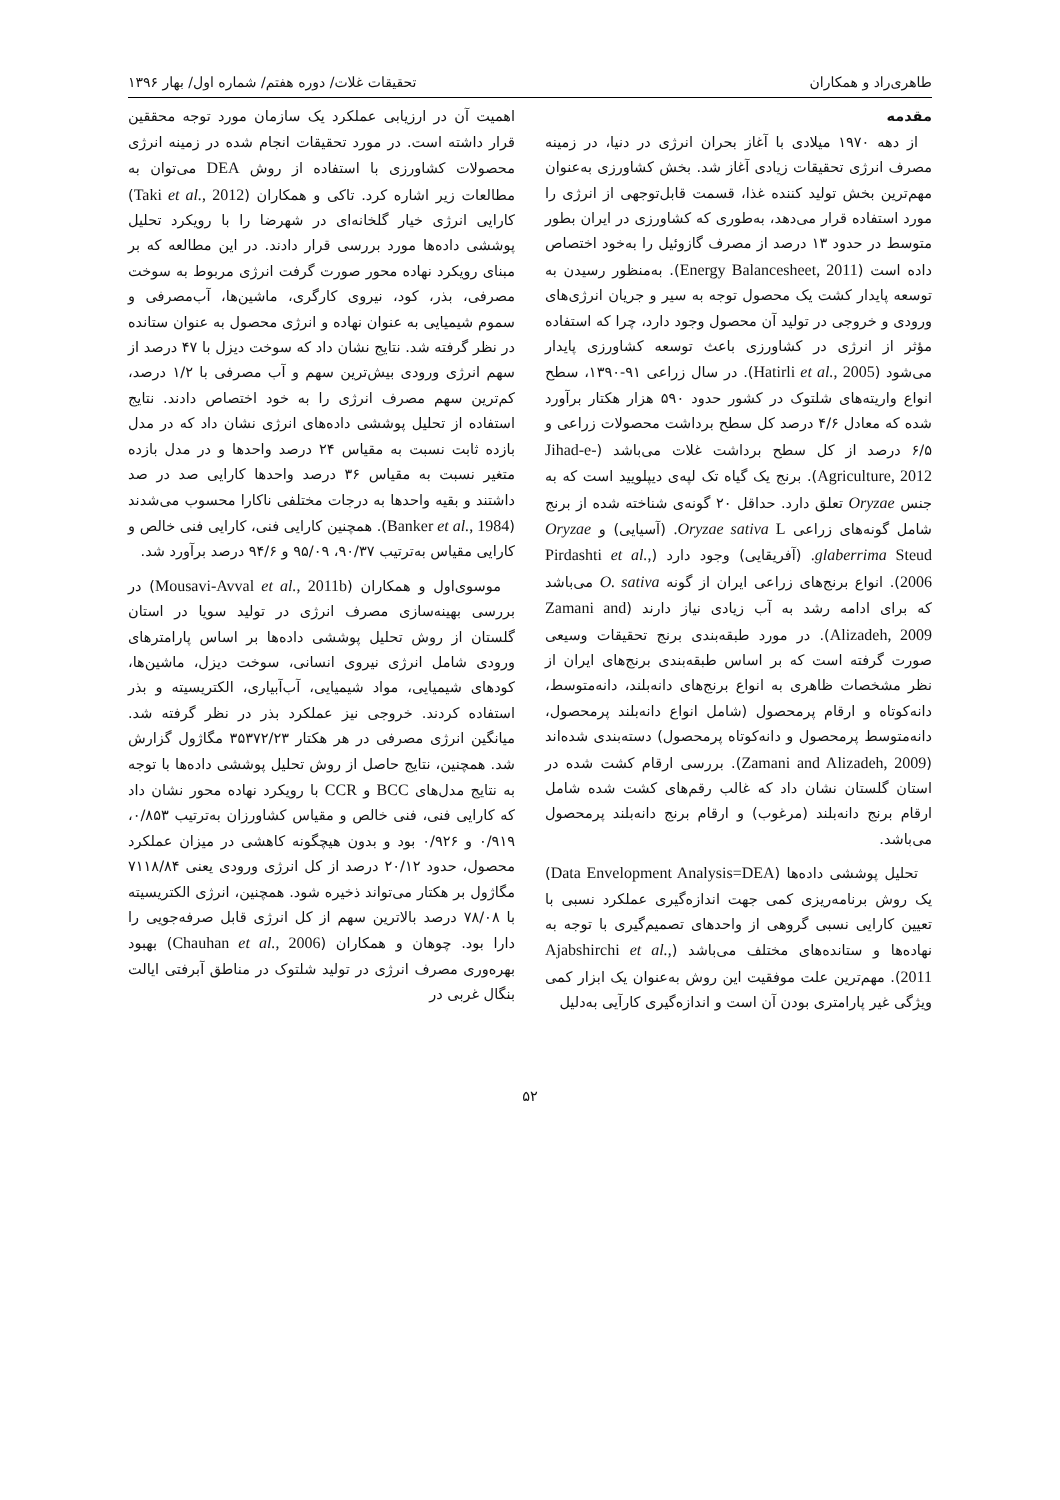طاهری‌راد و همکاران تحقیقات غلات/ دوره هفتم/ شماره اول/ بهار ۱۳۹۶
مقدمه
از دهه ۱۹۷۰ میلادی با آغاز بحران انرژی در دنیا، در زمینه مصرف انرژی تحقیقات زیادی آغاز شد. بخش کشاورزی به‌عنوان مهم‌ترین بخش تولید کننده غذا، قسمت قابل‌توجهی از انرژی را مورد استفاده قرار می‌دهد، به‌طوری که کشاورزی در ایران بطور متوسط در حدود ۱۳ درصد از مصرف گازوئیل را به‌خود اختصاص داده است (Energy Balancesheet, 2011). به‌منظور رسیدن به توسعه پایدار کشت یک محصول توجه به سیر و جریان انرژی‌های ورودی و خروجی در تولید آن محصول وجود دارد، چرا که استفاده مؤثر از انرژی در کشاورزی باعث توسعه کشاورزی پایدار می‌شود (Hatirli et al., 2005). در سال زراعی ۹۱-۱۳۹۰، سطح انواع واریته‌های شلتوک در کشور حدود ۵۹۰ هزار هکتار برآورد شده که معادل ۴/۶ درصد کل سطح برداشت محصولات زراعی و ۶/۵ درصد از کل سطح برداشت غلات می‌باشد (Jihad-e-Agriculture, 2012). برنج یک گیاه تک لپه‌ی دیپلویید است که به جنس Oryzae تعلق دارد. حداقل ۲۰ گونه‌ی شناخته شده از برنج شامل گونه‌های زراعی Oryzae sativa L. (آسیایی) و Oryzae glaberrima Steud. (آفریقایی) وجود دارد (Pirdashti et al., 2006). انواع برنج‌های زراعی ایران از گونه O. sativa می‌باشد که برای ادامه رشد به آب زیادی نیاز دارند (Zamani and Alizadeh, 2009). در مورد طبقه‌بندی برنج تحقیقات وسیعی صورت گرفته است که بر اساس طبقه‌بندی برنج‌های ایران از نظر مشخصات ظاهری به انواع برنج‌های دانه‌بلند، دانه‌متوسط، دانه‌کوتاه و ارقام پرمحصول (شامل انواع دانه‌بلند پرمحصول، دانه‌متوسط پرمحصول و دانه‌کوتاه پرمحصول) دسته‌بندی شده‌اند (Zamani and Alizadeh, 2009). بررسی ارقام کشت شده در استان گلستان نشان داد که غالب رقم‌های کشت شده شامل ارقام برنج دانه‌بلند (مرغوب) و ارقام برنج دانه‌بلند پرمحصول می‌باشد.
تحلیل پوششی داده‌ها (Data Envelopment Analysis=DEA) یک روش برنامه‌ریزی کمی جهت اندازه‌گیری عملکرد نسبی با تعیین کارایی نسبی گروهی از واحدهای تصمیم‌گیری با توجه به نهاده‌ها و ستانده‌های مختلف می‌باشد (Ajabshirchi et al., 2011). مهم‌ترین علت موفقیت این روش به‌عنوان یک ابزار کمی ویژگی غیر پارامتری بودن آن است و اندازه‌گیری کارآیی به‌دلیل
اهمیت آن در ارزیابی عملکرد یک سازمان مورد توجه محققین قرار داشته است. در مورد تحقیقات انجام شده در زمینه انرژی محصولات کشاورزی با استفاده از روش DEA می‌توان به مطالعات زیر اشاره کرد. تاکی و همکاران (Taki et al., 2012) کارایی انرژی خیار گلخانه‌ای در شهرضا را با رویکرد تحلیل پوششی داده‌ها مورد بررسی قرار دادند. در این مطالعه که بر مبنای رویکرد نهاده محور صورت گرفت انرژی مربوط به سوخت مصرفی، بذر، کود، نیروی کارگری، ماشین‌ها، آب‌مصرفی و سموم شیمیایی به عنوان نهاده و انرژی محصول به عنوان ستانده در نظر گرفته شد. نتایج نشان داد که سوخت دیزل با ۴۷ درصد از سهم انرژی ورودی بیش‌ترین سهم و آب مصرفی با ۱/۲ درصد، کم‌ترین سهم مصرف انرژی را به خود اختصاص دادند. نتایج استفاده از تحلیل پوششی داده‌های انرژی نشان داد که در مدل بازده ثابت نسبت به مقیاس ۲۴ درصد واحدها و در مدل بازده متغیر نسبت به مقیاس ۳۶ درصد واحدها کارایی صد در صد داشتند و بقیه واحدها به درجات مختلفی ناکارا محسوب می‌شدند (Banker et al., 1984). همچنین کارایی فنی، کارایی فنی خالص و کارایی مقیاس به‌ترتیب ۹۰/۳۷، ۹۵/۰۹ و ۹۴/۶ درصد برآورد شد.
موسوی‌اول و همکاران (Mousavi-Avval et al., 2011b) در بررسی بهینه‌سازی مصرف انرژی در تولید سویا در استان گلستان از روش تحلیل پوششی داده‌ها بر اساس پارامترهای ورودی شامل انرژی نیروی انسانی، سوخت دیزل، ماشین‌ها، کودهای شیمیایی، مواد شیمیایی، آب‌آبیاری، الکتریسیته و بذر استفاده کردند. خروجی نیز عملکرد بذر در نظر گرفته شد. میانگین انرژی مصرفی در هر هکتار ۳۵۳۷۲/۲۳ مگاژول گزارش شد. همچنین، نتایج حاصل از روش تحلیل پوششی داده‌ها با توجه به نتایج مدل‌های BCC و CCR با رویکرد نهاده محور نشان داد که کارایی فنی، فنی خالص و مقیاس کشاورزان به‌ترتیب ۰/۸۵۳، ۰/۹۱۹ و ۰/۹۲۶ بود و بدون هیچگونه کاهشی در میزان عملکرد محصول، حدود ۲۰/۱۲ درصد از کل انرژی ورودی یعنی ۷۱۱۸/۸۴ مگاژول بر هکتار می‌تواند ذخیره شود. همچنین، انرژی الکتریسیته با ۷۸/۰۸ درصد بالاترین سهم از کل انرژی قابل صرفه‌جویی را دارا بود. چوهان و همکاران (Chauhan et al., 2006) بهبود بهره‌وری مصرف انرژی در تولید شلتوک در مناطق آبرفتی ایالت بنگال غربی در
۵۲